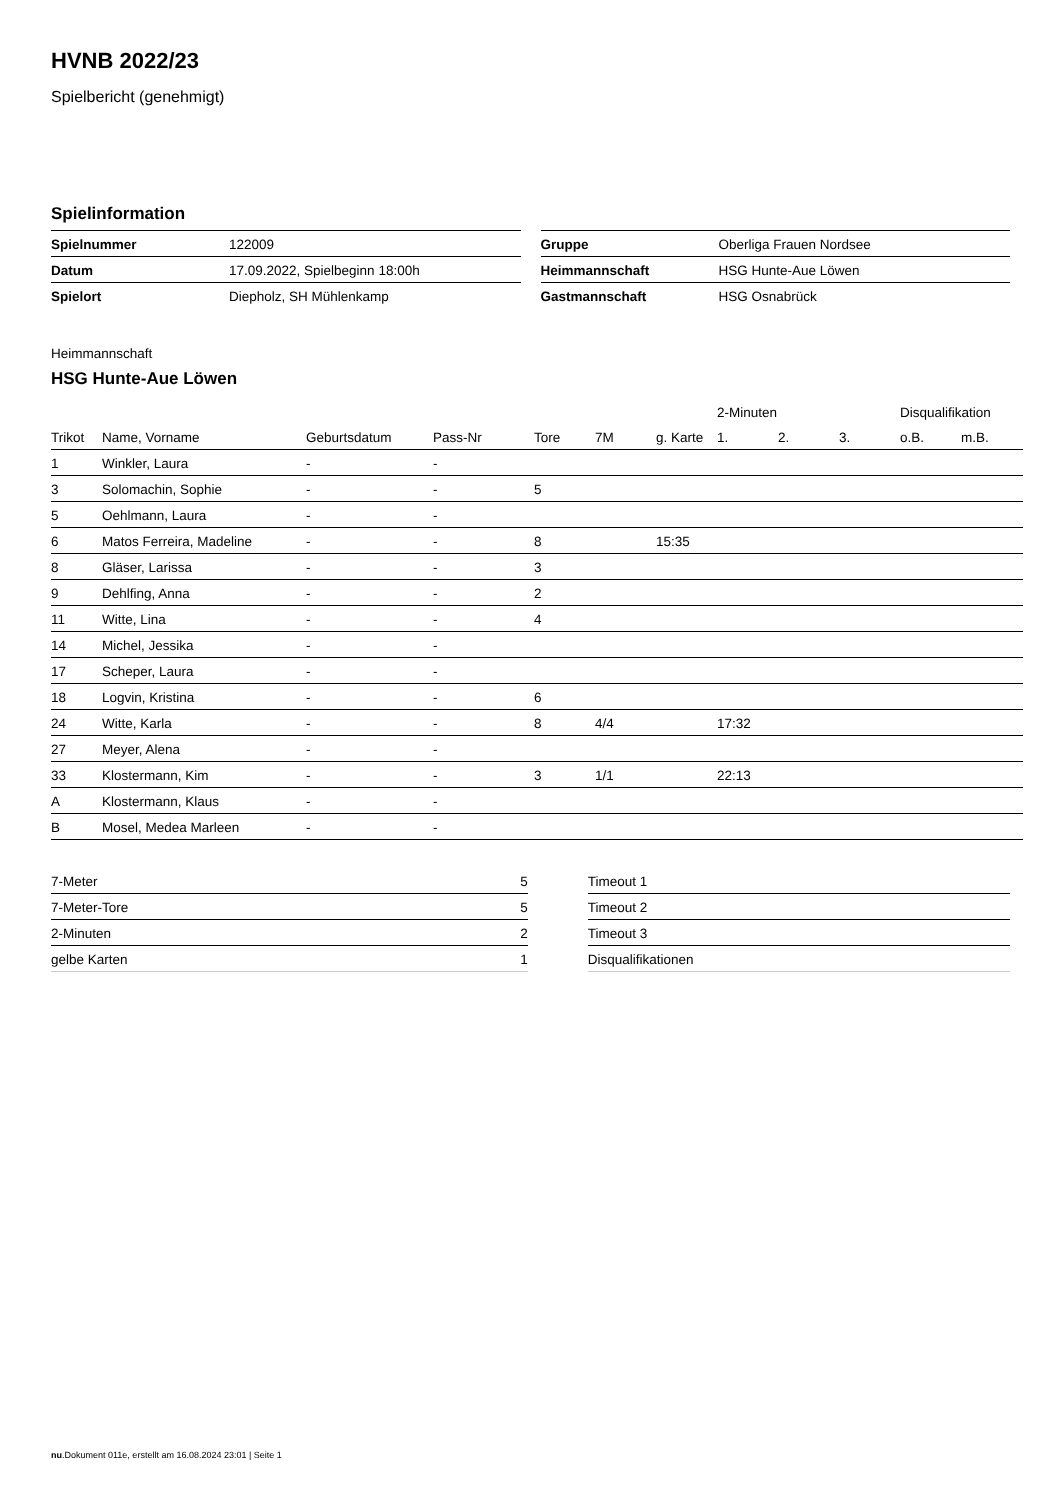HVNB 2022/23
Spielbericht (genehmigt)
Spielinformation
| Spielnummer | 122009 |
| Datum | 17.09.2022, Spielbeginn 18:00h |
| Spielort | Diepholz, SH Mühlenkamp |
| Gruppe | Oberliga Frauen Nordsee |
| Heimmannschaft | HSG Hunte-Aue Löwen |
| Gastmannschaft | HSG Osnabrück |
Heimmannschaft
HSG Hunte-Aue Löwen
| | | | | | | | 2-Minuten | | | Disqualifikation | |
| --- | --- | --- | --- | --- | --- | --- | --- | --- | --- | --- | --- |
| Trikot | Name, Vorname | Geburtsdatum | Pass-Nr | Tore | 7M | g. Karte | 1. | 2. | 3. | o.B. | m.B. |
| 1 | Winkler, Laura | - | - | | | | | | | | |
| 3 | Solomachin, Sophie | - | - | 5 | | | | | | | |
| 5 | Oehlmann, Laura | - | - | | | | | | | | |
| 6 | Matos Ferreira, Madeline | - | - | 8 | | 15:35 | | | | | |
| 8 | Gläser, Larissa | - | - | 3 | | | | | | | |
| 9 | Dehlfing, Anna | - | - | 2 | | | | | | | |
| 11 | Witte, Lina | - | - | 4 | | | | | | | |
| 14 | Michel, Jessika | - | - | | | | | | | | |
| 17 | Scheper, Laura | - | - | | | | | | | | |
| 18 | Logvin, Kristina | - | - | 6 | | | | | | | |
| 24 | Witte, Karla | - | - | 8 | 4/4 | | 17:32 | | | | |
| 27 | Meyer, Alena | - | - | | | | | | | | |
| 33 | Klostermann, Kim | - | - | 3 | 1/1 | | 22:13 | | | | |
| A | Klostermann, Klaus | - | - | | | | | | | | |
| B | Mosel, Medea Marleen | - | - | | | | | | | | |
| 7-Meter | 5 |
| 7-Meter-Tore | 5 |
| 2-Minuten | 2 |
| gelbe Karten | 1 |
| Timeout 1 |
| Timeout 2 |
| Timeout 3 |
| Disqualifikationen |
nu.Dokument 011e, erstellt am 16.08.2024 23:01 | Seite 1